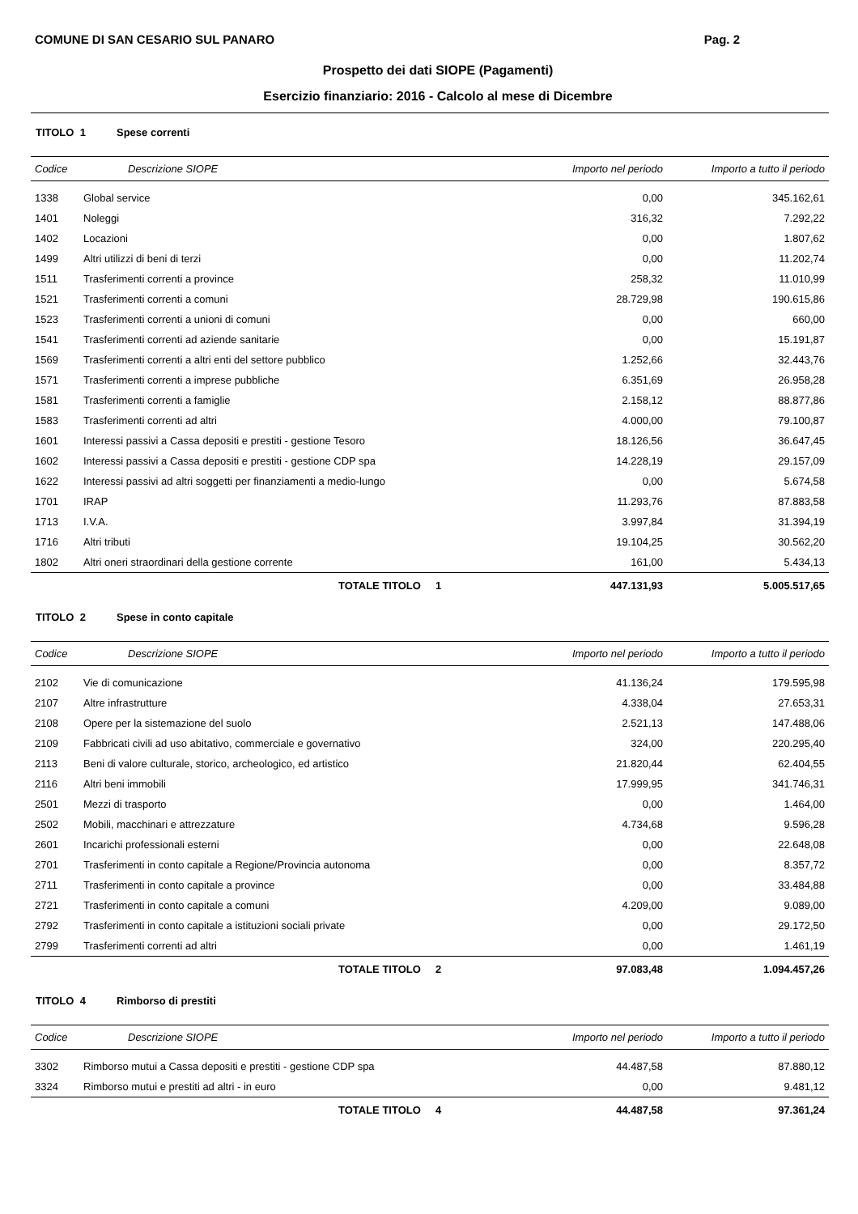COMUNE DI SAN CESARIO SUL PANARO Pag. 2
Prospetto dei dati SIOPE (Pagamenti)
Esercizio finanziario: 2016 - Calcolo al mese di Dicembre
TITOLO 1 Spese correnti
| Codice | Descrizione SIOPE | Importo nel periodo | Importo a tutto il periodo |
| --- | --- | --- | --- |
| 1338 | Global service | 0,00 | 345.162,61 |
| 1401 | Noleggi | 316,32 | 7.292,22 |
| 1402 | Locazioni | 0,00 | 1.807,62 |
| 1499 | Altri utilizzi di beni di terzi | 0,00 | 11.202,74 |
| 1511 | Trasferimenti correnti a province | 258,32 | 11.010,99 |
| 1521 | Trasferimenti correnti a comuni | 28.729,98 | 190.615,86 |
| 1523 | Trasferimenti correnti a unioni di comuni | 0,00 | 660,00 |
| 1541 | Trasferimenti correnti ad aziende sanitarie | 0,00 | 15.191,87 |
| 1569 | Trasferimenti correnti a altri enti del settore pubblico | 1.252,66 | 32.443,76 |
| 1571 | Trasferimenti correnti a imprese pubbliche | 6.351,69 | 26.958,28 |
| 1581 | Trasferimenti correnti a famiglie | 2.158,12 | 88.877,86 |
| 1583 | Trasferimenti correnti ad altri | 4.000,00 | 79.100,87 |
| 1601 | Interessi passivi a Cassa depositi e prestiti - gestione Tesoro | 18.126,56 | 36.647,45 |
| 1602 | Interessi passivi a Cassa depositi e prestiti - gestione CDP spa | 14.228,19 | 29.157,09 |
| 1622 | Interessi passivi ad altri soggetti per finanziamenti a medio-lungo | 0,00 | 5.674,58 |
| 1701 | IRAP | 11.293,76 | 87.883,58 |
| 1713 | I.V.A. | 3.997,84 | 31.394,19 |
| 1716 | Altri tributi | 19.104,25 | 30.562,20 |
| 1802 | Altri oneri straordinari della gestione corrente | 161,00 | 5.434,13 |
| | TOTALE TITOLO 1 | 447.131,93 | 5.005.517,65 |
TITOLO 2 Spese in conto capitale
| Codice | Descrizione SIOPE | Importo nel periodo | Importo a tutto il periodo |
| --- | --- | --- | --- |
| 2102 | Vie di comunicazione | 41.136,24 | 179.595,98 |
| 2107 | Altre infrastrutture | 4.338,04 | 27.653,31 |
| 2108 | Opere per la sistemazione del suolo | 2.521,13 | 147.488,06 |
| 2109 | Fabbricati civili ad uso abitativo, commerciale e governativo | 324,00 | 220.295,40 |
| 2113 | Beni di valore culturale, storico, archeologico, ed artistico | 21.820,44 | 62.404,55 |
| 2116 | Altri beni immobili | 17.999,95 | 341.746,31 |
| 2501 | Mezzi di trasporto | 0,00 | 1.464,00 |
| 2502 | Mobili, macchinari e attrezzature | 4.734,68 | 9.596,28 |
| 2601 | Incarichi professionali esterni | 0,00 | 22.648,08 |
| 2701 | Trasferimenti in conto capitale a Regione/Provincia autonoma | 0,00 | 8.357,72 |
| 2711 | Trasferimenti in conto capitale a province | 0,00 | 33.484,88 |
| 2721 | Trasferimenti in conto capitale a comuni | 4.209,00 | 9.089,00 |
| 2792 | Trasferimenti in conto capitale a istituzioni sociali private | 0,00 | 29.172,50 |
| 2799 | Trasferimenti correnti ad altri | 0,00 | 1.461,19 |
| | TOTALE TITOLO 2 | 97.083,48 | 1.094.457,26 |
TITOLO 4 Rimborso di prestiti
| Codice | Descrizione SIOPE | Importo nel periodo | Importo a tutto il periodo |
| --- | --- | --- | --- |
| 3302 | Rimborso mutui a Cassa depositi e prestiti - gestione CDP spa | 44.487,58 | 87.880,12 |
| 3324 | Rimborso mutui e prestiti ad altri - in euro | 0,00 | 9.481,12 |
| | TOTALE TITOLO 4 | 44.487,58 | 97.361,24 |